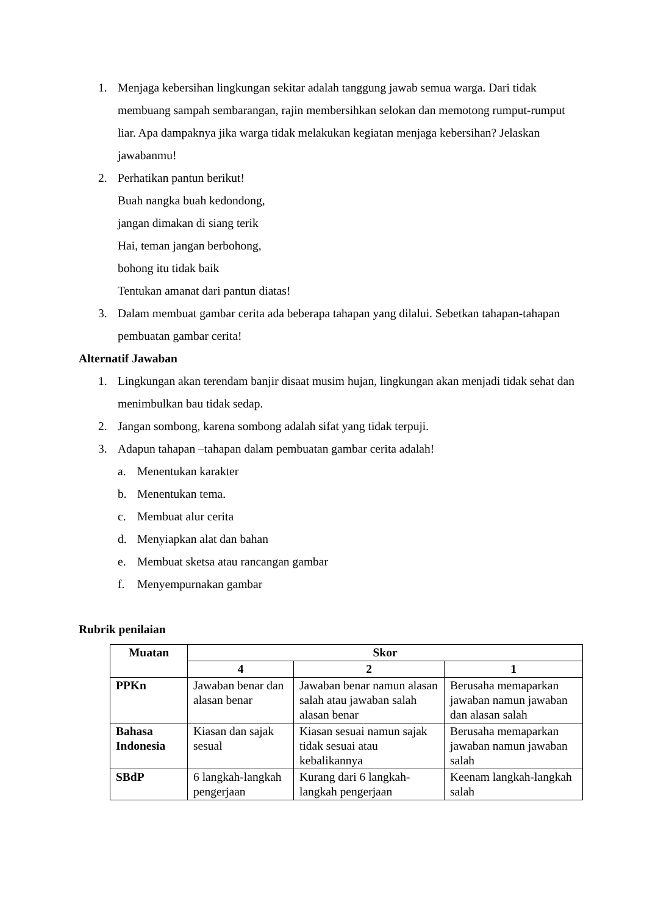1. Menjaga kebersihan lingkungan sekitar adalah tanggung jawab semua warga. Dari tidak membuang sampah sembarangan, rajin membersihkan selokan dan memotong rumput-rumput liar. Apa dampaknya jika warga tidak melakukan kegiatan menjaga kebersihan? Jelaskan jawabanmu!
2. Perhatikan pantun berikut!
Buah nangka buah kedondong,
jangan dimakan di siang terik
Hai, teman jangan berbohong,
bohong itu tidak baik
Tentukan amanat dari pantun diatas!
3. Dalam membuat gambar cerita ada beberapa tahapan yang dilalui. Sebetkan tahapan-tahapan pembuatan gambar cerita!
Alternatif Jawaban
1. Lingkungan akan terendam banjir disaat musim hujan, lingkungan akan menjadi tidak sehat dan menimbulkan bau tidak sedap.
2. Jangan sombong, karena sombong adalah sifat yang tidak terpuji.
3. Adapun tahapan –tahapan dalam pembuatan gambar cerita adalah!
a. Menentukan karakter
b. Menentukan tema.
c. Membuat alur cerita
d. Menyiapkan alat dan bahan
e. Membuat sketsa atau rancangan gambar
f. Menyempurnakan gambar
Rubrik penilaian
| Muatan | Skor | | |
| --- | --- | --- | --- |
| | 4 | 2 | 1 |
| PPKn | Jawaban benar dan alasan benar | Jawaban benar namun alasan salah atau jawaban salah alasan benar | Berusaha memaparkan jawaban namun jawaban dan alasan salah |
| Bahasa Indonesia | Kiasan dan sajak sesual | Kiasan sesuai namun sajak tidak sesuai atau kebalikannya | Berusaha memaparkan jawaban namun jawaban salah |
| SBdP | 6 langkah-langkah pengerjaan | Kurang dari 6 langkah-langkah pengerjaan | Keenam langkah-langkah salah |